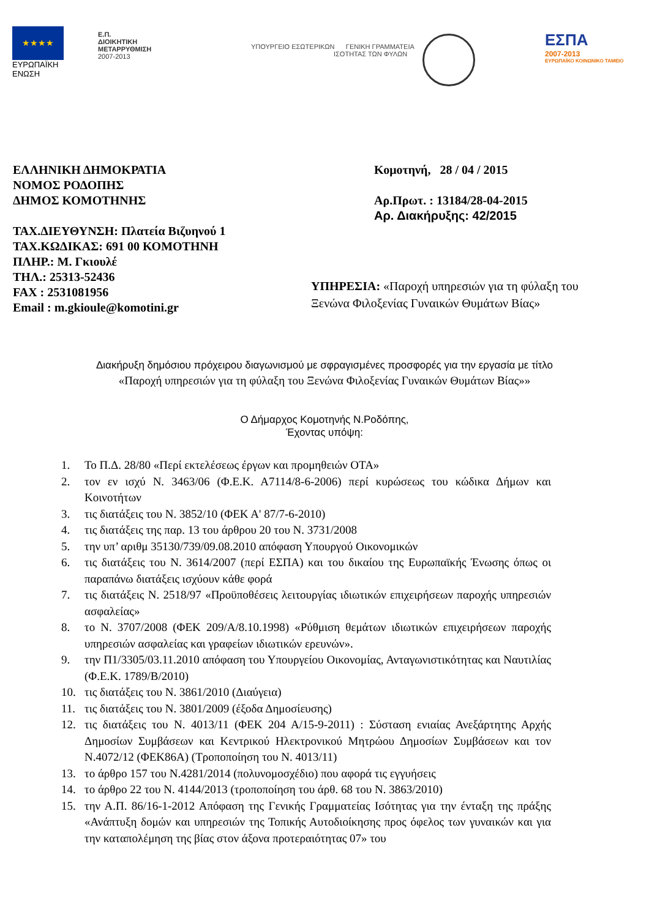★★★★
ΕΥΡΩΠΑΪΚΗ
ΕΝΩΣΗ
Ε.Π.
ΔΙΟΙΚΗΤΙΚΗ
ΜΕΤΑΡΡΥΘΜΙΣΗ
2007-2013
ΥΠΟΥΡΓΕΙΟ ΕΣΩΤΕΡΙΚΩΝ ΓΕΝΙΚΗ ΓΡΑΜΜΑΤΕΙΑ
ΙΣΟΤΗΤΑΣ ΤΩΝ ΦΥΛΩΝ
ΕΣΠΑ
2007-2013
ΕΥΡΩΠΑΪΚΟ ΚΟΙΝΩΝΙΚΟ ΤΑΜΕΙΟ
ΕΛΛΗΝΙΚΗ ΔΗΜΟΚΡΑΤΙΑ
ΝΟΜΟΣ ΡΟΔΟΠΗΣ
ΔΗΜΟΣ ΚΟΜΟΤΗΝΗΣ
ΤΑΧ.ΔΙΕΥΘΥΝΣΗ: Πλατεία Βιζυηνού 1
ΤΑΧ.ΚΩΔΙΚΑΣ: 691 00 ΚΟΜΟΤΗΝΗ
ΠΛΗΡ.: Μ. Γκιουλέ
ΤΗΛ.: 25313-52436
FAX : 2531081956
Email : m.gkioule@komotini.gr
Κομοτηνή, 28 / 04 / 2015
Αρ.Πρωτ. : 13184/28-04-2015
Αρ. Διακήρυξης: 42/2015
ΥΠΗΡΕΣΙΑ: «Παροχή υπηρεσιών για τη φύλαξη του Ξενώνα Φιλοξενίας Γυναικών Θυμάτων Βίας»
Διακήρυξη δημόσιου πρόχειρου διαγωνισμού με σφραγισμένες προσφορές για την εργασία με τίτλο
«Παροχή υπηρεσιών για τη φύλαξη του Ξενώνα Φιλοξενίας Γυναικών Θυμάτων Βίας»»
Ο Δήμαρχος Κομοτηνής Ν.Ροδόπης,
Έχοντας υπόψη:
1. Το Π.Δ. 28/80 «Περί εκτελέσεως έργων και προμηθειών ΟΤΑ»
2. τον εν ισχύ Ν. 3463/06 (Φ.Ε.Κ. Α7114/8-6-2006) περί κυρώσεως του κώδικα Δήμων και Κοινοτήτων
3. τις διατάξεις του Ν. 3852/10 (ΦΕΚ Α' 87/7-6-2010)
4. τις διατάξεις της παρ. 13 του άρθρου 20 του Ν. 3731/2008
5. την υπ’ αριθμ 35130/739/09.08.2010 απόφαση Υπουργού Οικονομικών
6. τις διατάξεις του Ν. 3614/2007 (περί ΕΣΠΑ) και του δικαίου της Ευρωπαϊκής Ένωσης όπως οι παραπάνω διατάξεις ισχύουν κάθε φορά
7. τις διατάξεις Ν. 2518/97 «Προϋποθέσεις λειτουργίας ιδιωτικών επιχειρήσεων παροχής υπηρεσιών ασφαλείας»
8. το Ν. 3707/2008 (ΦΕΚ 209/Α/8.10.1998) «Ρύθμιση θεμάτων ιδιωτικών επιχειρήσεων παροχής υπηρεσιών ασφαλείας και γραφείων ιδιωτικών ερευνών».
9. την Π1/3305/03.11.2010 απόφαση του Υπουργείου Οικονομίας, Ανταγωνιστικότητας και Ναυτιλίας (Φ.Ε.Κ. 1789/Β/2010)
10. τις διατάξεις του Ν. 3861/2010 (Διαύγεια)
11. τις διατάξεις του Ν. 3801/2009 (έξοδα Δημοσίευσης)
12. τις διατάξεις του Ν. 4013/11 (ΦΕΚ 204 Α/15-9-2011) : Σύσταση ενιαίας Ανεξάρτητης Αρχής Δημοσίων Συμβάσεων και Κεντρικού Ηλεκτρονικού Μητρώου Δημοσίων Συμβάσεων και τον Ν.4072/12 (ΦΕΚ86Α) (Τροποποίηση του Ν. 4013/11)
13. το άρθρο 157 του Ν.4281/2014 (πολυνομοσχέδιο) που αφορά τις εγγυήσεις
14. το άρθρο 22 του Ν. 4144/2013 (τροποποίηση του άρθ. 68 του Ν. 3863/2010)
15. την Α.Π. 86/16-1-2012 Απόφαση της Γενικής Γραμματείας Ισότητας για την ένταξη της πράξης «Ανάπτυξη δομών και υπηρεσιών της Τοπικής Αυτοδιοίκησης προς όφελος των γυναικών και για την καταπολέμηση της βίας στον άξονα προτεραιότητας 07» του